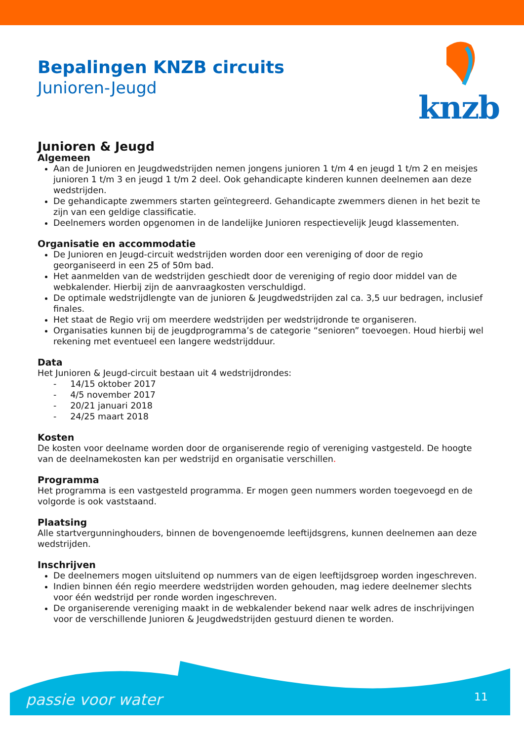Bepalingen KNZB circuits
Junioren-Jeugd
knzb
Junioren & Jeugd
Algemeen
Aan de Junioren en Jeugdwedstrijden nemen jongens junioren 1 t/m 4 en jeugd 1 t/m 2 en meisjes junioren 1 t/m 3 en jeugd 1 t/m 2 deel. Ook gehandicapte kinderen kunnen deelnemen aan deze wedstrijden.
De gehandicapte zwemmers starten geïntegreerd. Gehandicapte zwemmers dienen in het bezit te zijn van een geldige classificatie.
Deelnemers worden opgenomen in de landelijke Junioren respectievelijk Jeugd klassementen.
Organisatie en accommodatie
De Junioren en Jeugd-circuit wedstrijden worden door een vereniging of door de regio georganiseerd in een 25 of 50m bad.
Het aanmelden van de wedstrijden geschiedt door de vereniging of regio door middel van de webkalender. Hierbij zijn de aanvraagkosten verschuldigd.
De optimale wedstrijdlengte van de junioren & Jeugdwedstrijden zal ca. 3,5 uur bedragen, inclusief finales.
Het staat de Regio vrij om meerdere wedstrijden per wedstrijdronde te organiseren.
Organisaties kunnen bij de jeugdprogramma’s de categorie “senioren” toevoegen. Houd hierbij wel rekening met eventueel een langere wedstrijdduur.
Data
Het Junioren & Jeugd-circuit bestaan uit 4 wedstrijdrondes:
- 14/15 oktober 2017
- 4/5 november 2017
- 20/21 januari 2018
- 24/25 maart 2018
Kosten
De kosten voor deelname worden door de organiserende regio of vereniging vastgesteld. De hoogte van de deelnamekosten kan per wedstrijd en organisatie verschillen.
Programma
Het programma is een vastgesteld programma. Er mogen geen nummers worden toegevoegd en de volgorde is ook vaststaand.
Plaatsing
Alle startvergunninghouders, binnen de bovengenoemde leeftijdsgrens, kunnen deelnemen aan deze wedstrijden.
Inschrijven
De deelnemers mogen uitsluitend op nummers van de eigen leeftijdsgroep worden ingeschreven.
Indien binnen één regio meerdere wedstrijden worden gehouden, mag iedere deelnemer slechts voor één wedstrijd per ronde worden ingeschreven.
De organiserende vereniging maakt in de webkalender bekend naar welk adres de inschrijvingen voor de verschillende Junioren & Jeugdwedstrijden gestuurd dienen te worden.
passie voor water 11